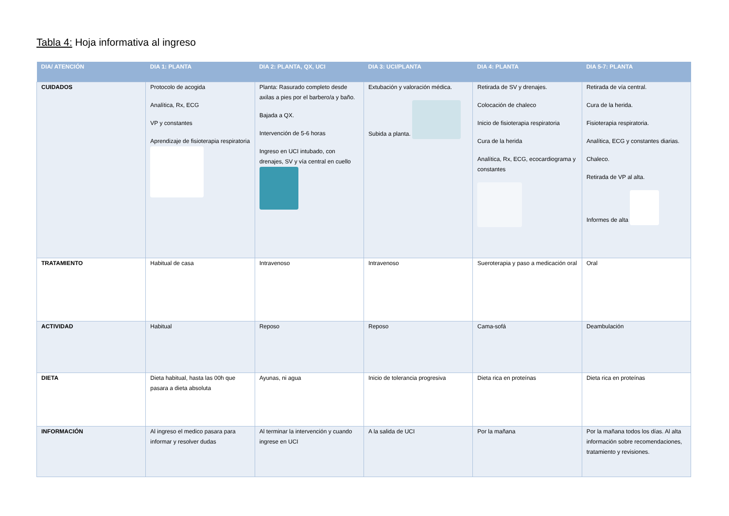Tabla 4: Hoja informativa al ingreso
| DIA/ ATENCIÓN | DIA 1: PLANTA | DIA 2: PLANTA, QX, UCI | DIA 3: UCI/PLANTA | DIA 4: PLANTA | DIA 5-7: PLANTA |
| --- | --- | --- | --- | --- | --- |
| CUIDADOS | Protocolo de acogida Analítica, Rx, ECG VP y constantes Aprendizaje de fisioterapia respiratoria | Planta: Rasurado completo desde axilas a pies por el barbero/a y baño. Bajada a QX. Intervención de 5-6 horas Ingreso en UCI intubado, con drenajes, SV y vía central en cuello | Extubación y valoración médica. Subida a planta. | Retirada de SV y drenajes. Colocación de chaleco Inicio de fisioterapia respiratoria Cura de la herida Analítica, Rx, ECG, ecocardiograma y constantes | Retirada de vía central. Cura de la herida. Fisioterapia respiratoria. Analítica, ECG y constantes diarias. Chaleco. Retirada de VP al alta. Informes de alta |
| TRATAMIENTO | Habitual de casa | Intravenoso | Intravenoso | Sueroterapia y paso a medicación oral | Oral |
| ACTIVIDAD | Habitual | Reposo | Reposo | Cama-sofá | Deambulación |
| DIETA | Dieta habitual, hasta las 00h que pasara a dieta absoluta | Ayunas, ni agua | Inicio de tolerancia progresiva | Dieta rica en proteínas | Dieta rica en proteínas |
| INFORMACIÓN | Al ingreso el medico pasara para informar y resolver dudas | Al terminar la intervención y cuando ingrese en UCI | A la salida de UCI | Por la mañana | Por la mañana todos los días. Al alta información sobre recomendaciones, tratamiento y revisiones. |